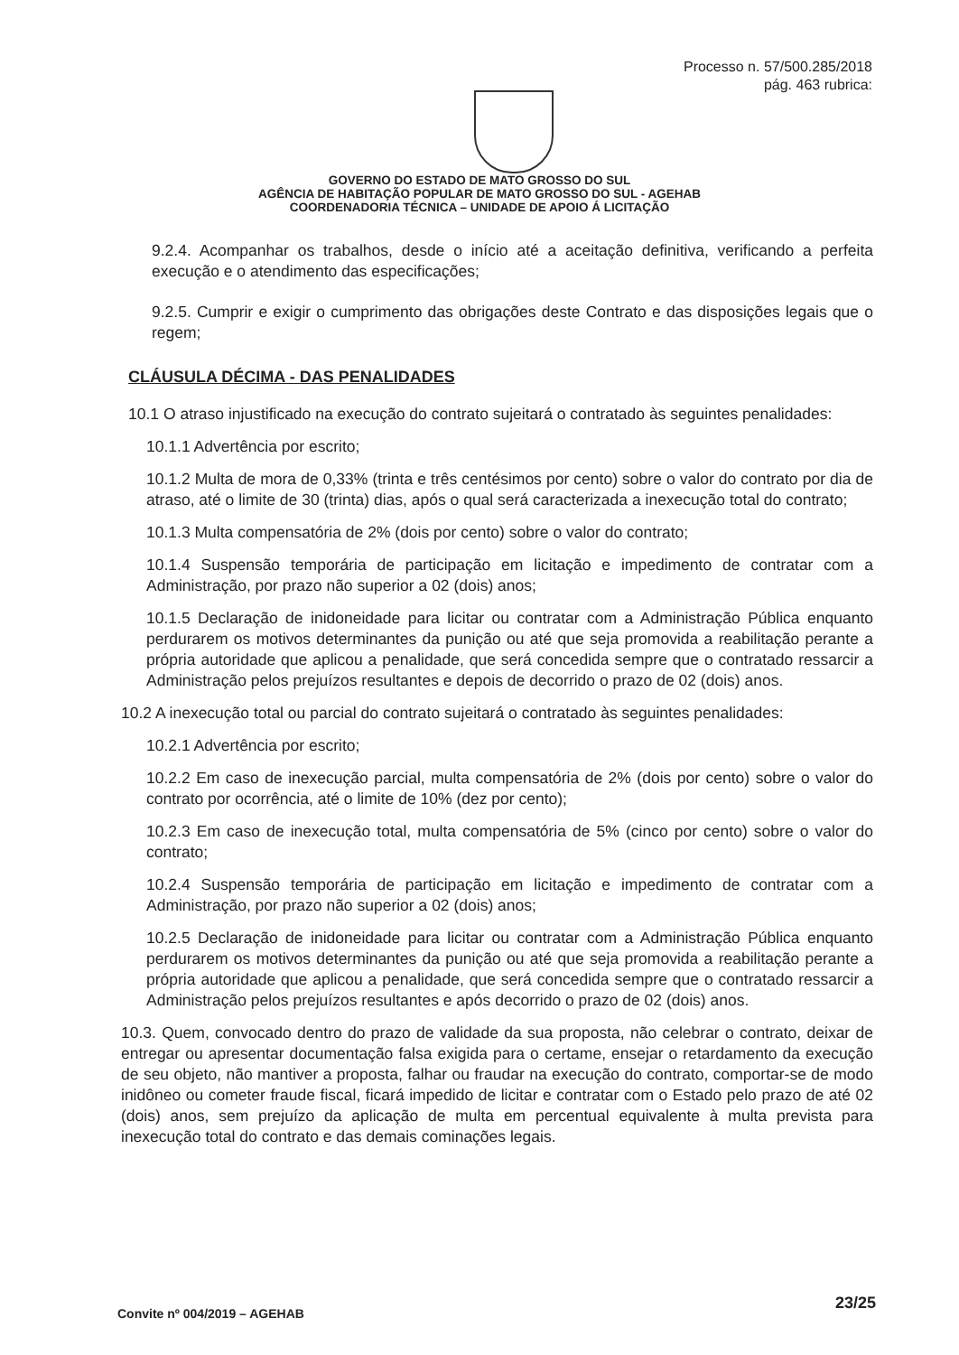Processo n. 57/500.285/2018
pág. 463 rubrica:
GOVERNO DO ESTADO DE MATO GROSSO DO SUL
AGÊNCIA DE HABITAÇÃO POPULAR DE MATO GROSSO DO SUL - AGEHAB
COORDENADORIA TÉCNICA – UNIDADE DE APOIO Á LICITAÇÃO
9.2.4. Acompanhar os trabalhos, desde o início até a aceitação definitiva, verificando a perfeita execução e o atendimento das especificações;
9.2.5. Cumprir e exigir o cumprimento das obrigações deste Contrato e das disposições legais que o regem;
CLÁUSULA DÉCIMA - DAS PENALIDADES
10.1 O atraso injustificado na execução do contrato sujeitará o contratado às seguintes penalidades:
10.1.1 Advertência por escrito;
10.1.2 Multa de mora de 0,33% (trinta e três centésimos por cento) sobre o valor do contrato por dia de atraso, até o limite de 30 (trinta) dias, após o qual será caracterizada a inexecução total do contrato;
10.1.3 Multa compensatória de 2% (dois por cento) sobre o valor do contrato;
10.1.4 Suspensão temporária de participação em licitação e impedimento de contratar com a Administração, por prazo não superior a 02 (dois) anos;
10.1.5 Declaração de inidoneidade para licitar ou contratar com a Administração Pública enquanto perdurarem os motivos determinantes da punição ou até que seja promovida a reabilitação perante a própria autoridade que aplicou a penalidade, que será concedida sempre que o contratado ressarcir a Administração pelos prejuízos resultantes e depois de decorrido o prazo de 02 (dois) anos.
10.2 A inexecução total ou parcial do contrato sujeitará o contratado às seguintes penalidades:
10.2.1 Advertência por escrito;
10.2.2 Em caso de inexecução parcial, multa compensatória de 2% (dois por cento) sobre o valor do contrato por ocorrência, até o limite de 10% (dez por cento);
10.2.3 Em caso de inexecução total, multa compensatória de 5% (cinco por cento) sobre o valor do contrato;
10.2.4 Suspensão temporária de participação em licitação e impedimento de contratar com a Administração, por prazo não superior a 02 (dois) anos;
10.2.5 Declaração de inidoneidade para licitar ou contratar com a Administração Pública enquanto perdurarem os motivos determinantes da punição ou até que seja promovida a reabilitação perante a própria autoridade que aplicou a penalidade, que será concedida sempre que o contratado ressarcir a Administração pelos prejuízos resultantes e após decorrido o prazo de 02 (dois) anos.
10.3. Quem, convocado dentro do prazo de validade da sua proposta, não celebrar o contrato, deixar de entregar ou apresentar documentação falsa exigida para o certame, ensejar o retardamento da execução de seu objeto, não mantiver a proposta, falhar ou fraudar na execução do contrato, comportar-se de modo inidôneo ou cometer fraude fiscal, ficará impedido de licitar e contratar com o Estado pelo prazo de até 02 (dois) anos, sem prejuízo da aplicação de multa em percentual equivalente à multa prevista para inexecução total do contrato e das demais cominações legais.
Convite nº 004/2019 – AGEHAB
23/25